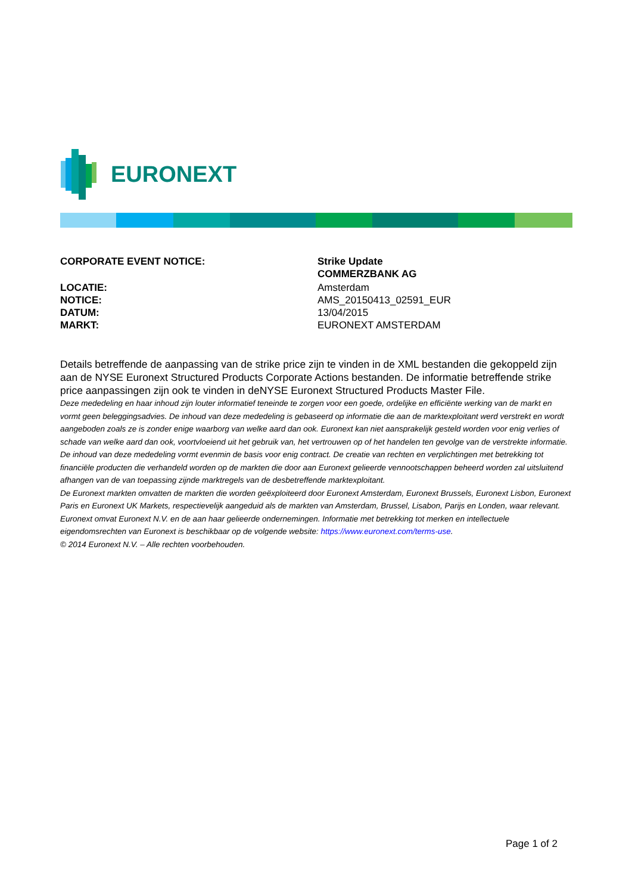EURONEXT
| CORPORATE EVENT NOTICE: | Strike Update COMMERZBANK AG |
| LOCATIE: | Amsterdam |
| NOTICE: | AMS_20150413_02591_EUR |
| DATUM: | 13/04/2015 |
| MARKT: | EURONEXT AMSTERDAM |
Details betreffende de aanpassing van de strike price zijn te vinden in de XML bestanden die gekoppeld zijn aan de NYSE Euronext Structured Products Corporate Actions bestanden. De informatie betreffende strike price aanpassingen zijn ook te vinden in deNYSE Euronext Structured Products Master File.
Deze mededeling en haar inhoud zijn louter informatief teneinde te zorgen voor een goede, ordelijke en efficiënte werking van de markt en vormt geen beleggingsadvies. De inhoud van deze mededeling is gebaseerd op informatie die aan de marktexploitant werd verstrekt en wordt aangeboden zoals ze is zonder enige waarborg van welke aard dan ook. Euronext kan niet aansprakelijk gesteld worden voor enig verlies of schade van welke aard dan ook, voortvloeiend uit het gebruik van, het vertrouwen op of het handelen ten gevolge van de verstrekte informatie. De inhoud van deze mededeling vormt evenmin de basis voor enig contract. De creatie van rechten en verplichtingen met betrekking tot financiële producten die verhandeld worden op de markten die door aan Euronext gelieerde vennootschappen beheerd worden zal uitsluitend afhangen van de van toepassing zijnde marktregels van de desbetreffende marktexploitant.
De Euronext markten omvatten de markten die worden geëxploiteerd door Euronext Amsterdam, Euronext Brussels, Euronext Lisbon, Euronext Paris en Euronext UK Markets, respectievelijk aangeduid als de markten van Amsterdam, Brussel, Lisabon, Parijs en Londen, waar relevant.
Euronext omvat Euronext N.V. en de aan haar gelieerde ondernemingen. Informatie met betrekking tot merken en intellectuele eigendomsrechten van Euronext is beschikbaar op de volgende website: https://www.euronext.com/terms-use.
© 2014 Euronext N.V. – Alle rechten voorbehouden.
Page 1 of 2